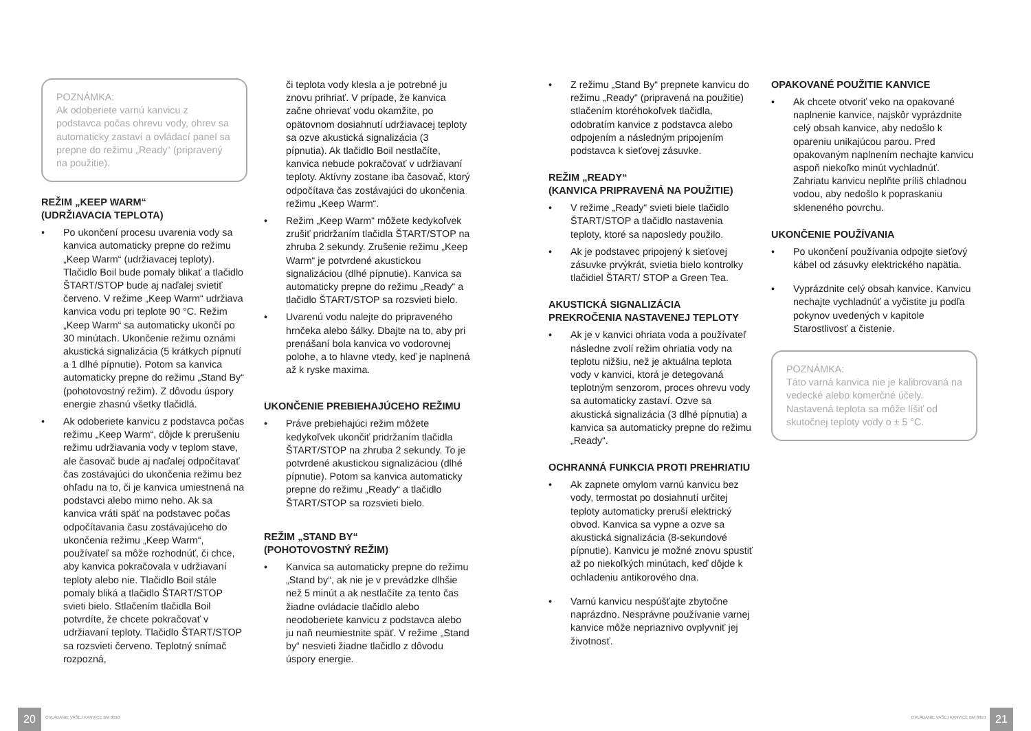POZNÁMKA:
Ak odoberiete varnú kanvicu z podstavca počas ohrevu vody, ohrev sa automaticky zastaví a ovládací panel sa prepne do režimu „Ready“ (pripravený na použitie).
REŽIM „KEEP WARM“
(UDRŽIAVACIA TEPLOTA)
• Po ukončení procesu uvarenia vody sa kanvica automaticky prepne do režimu „Keep Warm“ (udržiavacej teploty). Tlačidlo Boil bude pomaly blikať a tlačidlo ŠTART/STOP bude aj naďalej svietiť červeno. V režime „Keep Warm“ udržiava kanvica vodu pri teplote 90 °C. Režim „Keep Warm“ sa automaticky ukončí po 30 minútach. Ukončenie režimu oznámi akustická signalizácia (5 krátkych pípnutí a 1 dlhé pípnutie). Potom sa kanvica automaticky prepne do režimu „Stand By“ (pohotovostný režim). Z dôvodu úspory energie zhasnú všetky tlačidlá.
• Ak odoberiete kanvicu z podstavca počas režimu „Keep Warm“, dôjde k prerušeniu režimu udržiavania vody v teplom stave, ale časovač bude aj naďalej odpočítavať čas zostávajúci do ukončenia režimu bez ohľadu na to, či je kanvica umiestnená na podstavci alebo mimo neho. Ak sa kanvica vráti späť na podstavec počas odpočítavania času zostávajúceho do ukončenia režimu „Keep Warm“, používateľ sa môže rozhodnúť, či chce, aby kanvica pokračovala v udržiavaní teploty alebo nie. Tlačidlo Boil stále pomaly bliká a tlačidlo ŠTART/STOP svieti bielo. Stlačením tlačidla Boil potvrdíte, že chcete pokračovať v udržiavaní teploty. Tlačidlo ŠTART/STOP sa rozsvieti červeno. Teplotný snímač rozpozná,
či teplota vody klesla a je potrebné ju znovu prihriať. V prípade, že kanvica začne ohrievať vodu okamžite, po opätovnom dosiahnutí udržiavacej teploty sa ozve akustická signalizácia (3 pípnutia). Ak tlačidlo Boil nestlačíte, kanvica nebude pokračovať v udržiavaní teploty. Aktívny zostane iba časovač, ktorý odpočítava čas zostávajúci do ukončenia režimu „Keep Warm“.
• Režim „Keep Warm“ môžete kedykoľvek zrušiť pridržaním tlačidla ŠTART/STOP na zhruba 2 sekundy. Zrušenie režimu „Keep Warm“ je potvrdené akustickou signalizáciou (dlhé pípnutie). Kanvica sa automaticky prepne do režimu „Ready“ a tlačidlo ŠTART/STOP sa rozsvieti bielo.
• Uvarenú vodu nalejte do pripraveného hrnčeka alebo šálky. Dbajte na to, aby pri prenášaní bola kanvica vo vodorovnej polohe, a to hlavne vtedy, keď je naplnená až k ryske maxima.
UKONČENIE PREBIEHAJÚCEHO REŽIMU
• Práve prebiehajúci režim môžete kedykoľvek ukončiť pridržaním tlačidla ŠTART/STOP na zhruba 2 sekundy. To je potvrdené akustickou signalizáciou (dlhé pípnutie). Potom sa kanvica automaticky prepne do režimu „Ready“ a tlačidlo ŠTART/STOP sa rozsvieti bielo.
REŽIM „STAND BY“
(POHOTOVOSTNÝ REŽIM)
• Kanvica sa automaticky prepne do režimu „Stand by“, ak nie je v prevádzke dlhšie než 5 minút a ak nestlačíte za tento čas žiadne ovládacie tlačidlo alebo neodoberiete kanvicu z podstavca alebo ju naň neumiestnite späť. V režime „Stand by“ nesvieti žiadne tlačidlo z dôvodu úspory energie.
• Z režimu „Stand By“ prepnete kanvicu do režimu „Ready“ (pripravená na použitie) stlačením ktoréhokoľvek tlačidla, odobratím kanvice z podstavca alebo odpojením a následným pripojením podstavca k sieťovej zásuvke.
REŽIM „READY“
(KANVICA PRIPRAVENÁ NA POUŽITIE)
• V režime „Ready“ svieti biele tlačidlo ŠTART/STOP a tlačidlo nastavenia teploty, ktoré sa naposledy použilo.
• Ak je podstavec pripojený k sieťovej zásuvke prvýkrát, svietia bielo kontrolky tlačidiel ŠTART/ STOP a Green Tea.
AKUSTICKÁ SIGNALIZÁCIA
PREKROČENIA NASTAVENEJ TEPLOTY
• Ak je v kanvici ohriata voda a používateľ následne zvolí režim ohriatia vody na teplotu nižšiu, než je aktuálna teplota vody v kanvici, ktorá je detegovaná teplotným senzorom, proces ohrevu vody sa automaticky zastaví. Ozve sa akustická signalizácia (3 dlhé pípnutia) a kanvica sa automaticky prepne do režimu „Ready“.
OCHRANNÁ FUNKCIA PROTI PREHRIATIU
• Ak zapnete omylom varnú kanvicu bez vody, termostat po dosiahnutí určitej teploty automaticky preruší elektrický obvod. Kanvica sa vypne a ozve sa akustická signalizácia (8-sekundové pípnutie). Kanvicu je možné znovu spustiť až po niekoľkých minútach, keď dôjde k ochladeniu antikorového dna.
• Varnú kanvicu nespúšťajte zbytočne naprázdno. Nesprávne používanie varnej kanvice môže nepriaznivo ovplyvniť jej životnosť.
OPAKOVANÉ POUŽITIE KANVICE
• Ak chcete otvoriť veko na opakované naplnenie kanvice, najskôr vyprázdnite celý obsah kanvice, aby nedošlo k opareniu unikajúcou parou. Pred opakovaným naplnením nechajte kanvicu aspoň niekoľko minút vychladnúť. Zahriatu kanvicu neplňte príliš chladnou vodou, aby nedošlo k popraskaniu skleneného povrchu.
UKONČENIE POUŽÍVANIA
• Po ukončení používania odpojte sieťový kábel od zásuvky elektrického napätia.
• Vyprázdnite celý obsah kanvice. Kanvicu nechajte vychladnúť a vyčistite ju podľa pokynov uvedených v kapitole Starostlivosť a čistenie.
POZNÁMKA:
Táto varná kanvica nie je kalibrovaná na vedecké alebo komerčné účely. Nastavená teplota sa môže líšiť od skutočnej teploty vody o ± 5 °C.
20
OVLÁDANIE VAŠEJ KANVICE BM 8010
OVLÁDANIE VAŠEJ KANVICE BM 8010
21